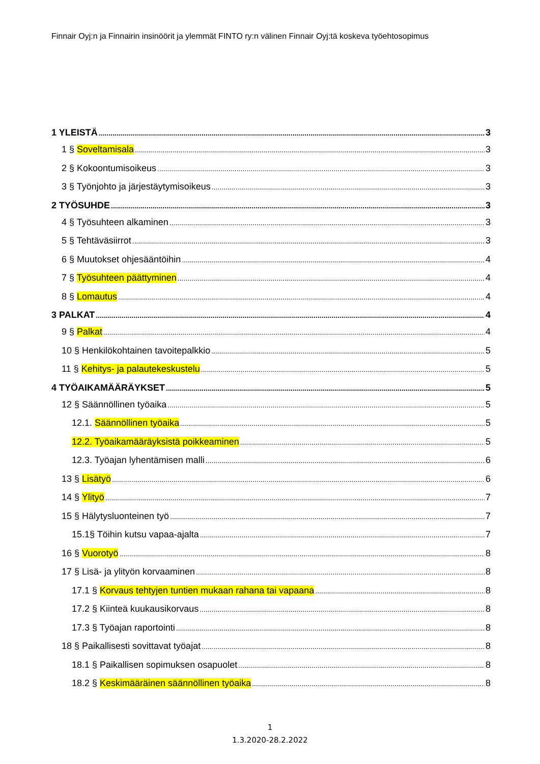Finnair Oyj:n ja Finnairin insinöörit ja ylemmät FINTO ry:n välinen Finnair Oyj:tä koskeva työehtosopimus
1 YLEISTÄ 3
1 § Soveltamisala 3
2 § Kokoontumisoikeus 3
3 § Työnjohto ja järjestäytymisoikeus 3
2 TYÖSUHDE 3
4 § Työsuhteen alkaminen 3
5 § Tehtäväsiirrot 3
6 § Muutokset ohjesääntöihin 4
7 § Työsuhteen päättyminen 4
8 § Lomautus 4
3 PALKAT 4
9 § Palkat 4
10 § Henkilökohtainen tavoitepalkkio 5
11 § Kehitys- ja palautekeskustelu 5
4 TYÖAIKAMÄÄRÄYKSET 5
12 § Säännöllinen työaika 5
12.1. Säännöllinen työaika 5
12.2. Työaikamääräyksistä poikkeaminen 5
12.3. Työajan lyhentämisen malli 6
13 § Lisätyö 6
14 § Ylityö 7
15 § Hälytysluonteinen työ 7
15.1§ Töihin kutsu vapaa-ajalta 7
16 § Vuorotyö 8
17 § Lisä- ja ylityön korvaaminen 8
17.1 § Korvaus tehtyjen tuntien mukaan rahana tai vapaana 8
17.2 § Kiinteä kuukausikorvaus 8
17.3 § Työajan raportointi 8
18 § Paikallisesti sovittavat työajat 8
18.1 § Paikallisen sopimuksen osapuolet 8
18.2 § Keskimääräinen säännöllinen työaika 8
1
1.3.2020-28.2.2022